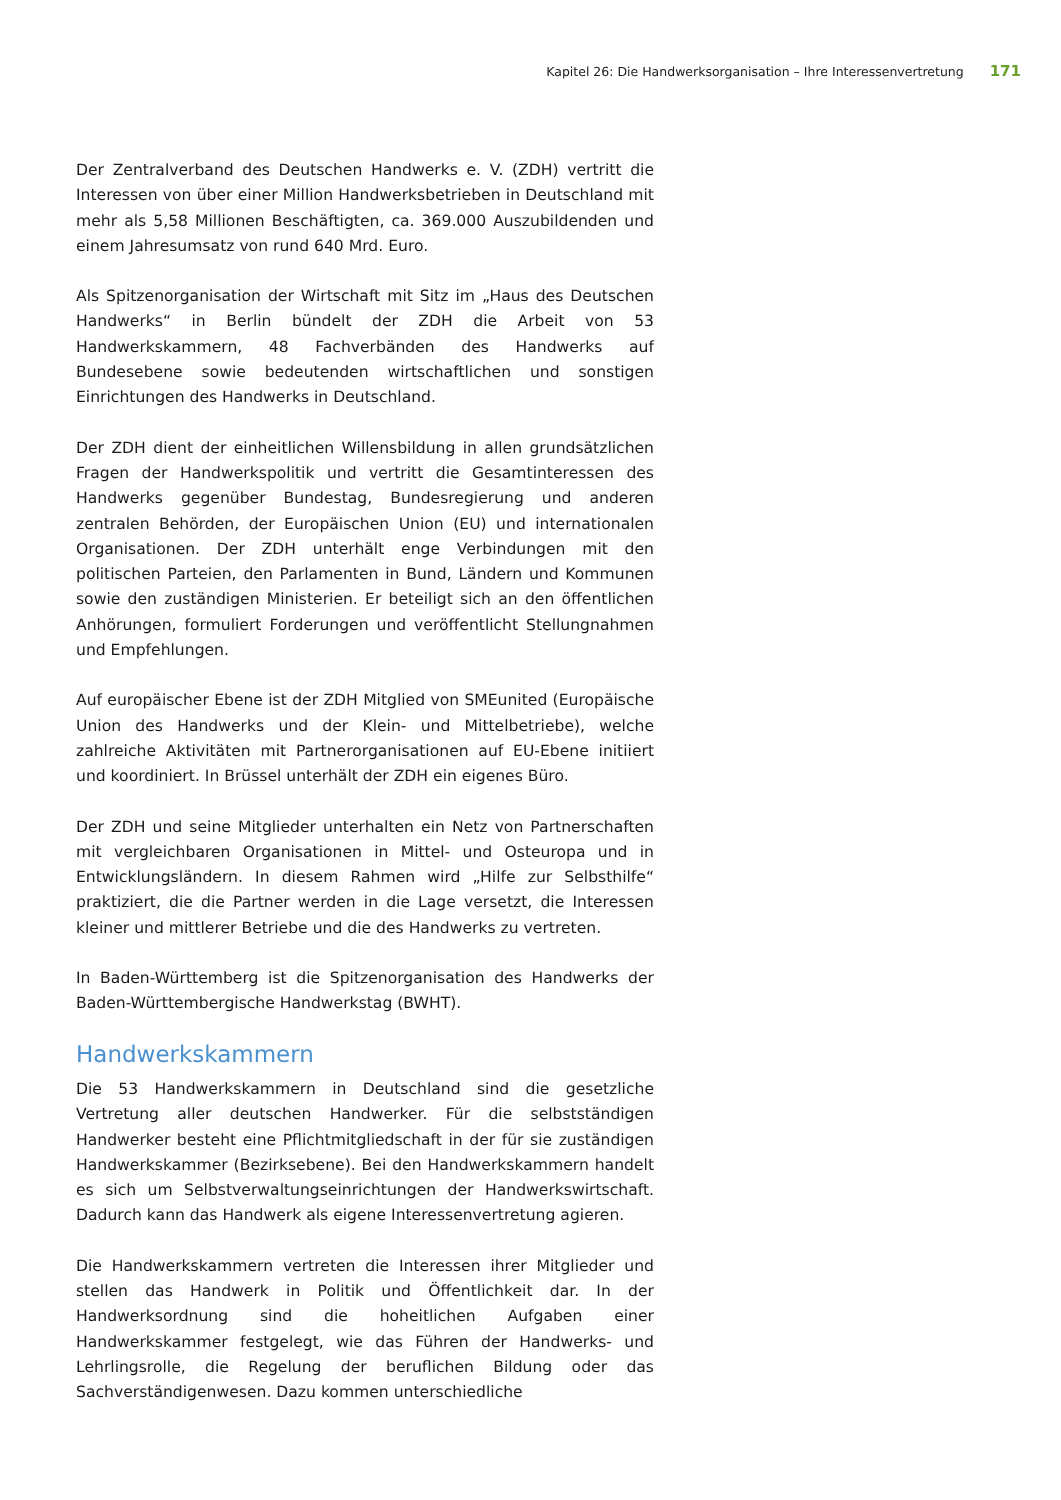Kapitel 26: Die Handwerksorganisation – Ihre Interessenvertretung 171
Der Zentralverband des Deutschen Handwerks e. V. (ZDH) vertritt die Interessen von über einer Million Handwerksbetrieben in Deutschland mit mehr als 5,58 Millionen Beschäftigten, ca. 369.000 Auszubildenden und einem Jahresumsatz von rund 640 Mrd. Euro.
Als Spitzenorganisation der Wirtschaft mit Sitz im „Haus des Deutschen Handwerks“ in Berlin bündelt der ZDH die Arbeit von 53 Handwerkskammern, 48 Fachverbänden des Handwerks auf Bundesebene sowie bedeutenden wirtschaftlichen und sonstigen Einrichtungen des Handwerks in Deutschland.
Der ZDH dient der einheitlichen Willensbildung in allen grundsätzlichen Fragen der Handwerkspolitik und vertritt die Gesamtinteressen des Handwerks gegenüber Bundestag, Bundesregierung und anderen zentralen Behörden, der Europäischen Union (EU) und internationalen Organisationen. Der ZDH unterhält enge Verbindungen mit den politischen Parteien, den Parlamenten in Bund, Ländern und Kommunen sowie den zuständigen Ministerien. Er beteiligt sich an den öffentlichen Anhörungen, formuliert Forderungen und veröffentlicht Stellungnahmen und Empfehlungen.
Auf europäischer Ebene ist der ZDH Mitglied von SMEunited (Europäische Union des Handwerks und der Klein- und Mittelbetriebe), welche zahlreiche Aktivitäten mit Partnerorganisationen auf EU-Ebene initiiert und koordiniert. In Brüssel unterhält der ZDH ein eigenes Büro.
Der ZDH und seine Mitglieder unterhalten ein Netz von Partnerschaften mit vergleichbaren Organisationen in Mittel- und Osteuropa und in Entwicklungsländern. In diesem Rahmen wird „Hilfe zur Selbsthilfe“ praktiziert, die die Partner werden in die Lage versetzt, die Interessen kleiner und mittlerer Betriebe und die des Handwerks zu vertreten.
In Baden-Württemberg ist die Spitzenorganisation des Handwerks der Baden-Württembergische Handwerkstag (BWHT).
Handwerkskammern
Die 53 Handwerkskammern in Deutschland sind die gesetzliche Vertretung aller deutschen Handwerker. Für die selbstständigen Handwerker besteht eine Pflichtmitgliedschaft in der für sie zuständigen Handwerkskammer (Bezirksebene). Bei den Handwerkskammern handelt es sich um Selbstverwaltungseinrichtungen der Handwerkswirtschaft. Dadurch kann das Handwerk als eigene Interessenvertretung agieren.
Die Handwerkskammern vertreten die Interessen ihrer Mitglieder und stellen das Handwerk in Politik und Öffentlichkeit dar. In der Handwerksordnung sind die hoheitlichen Aufgaben einer Handwerkskammer festgelegt, wie das Führen der Handwerks- und Lehrlingsrolle, die Regelung der beruflichen Bildung oder das Sachverständigenwesen. Dazu kommen unterschiedliche